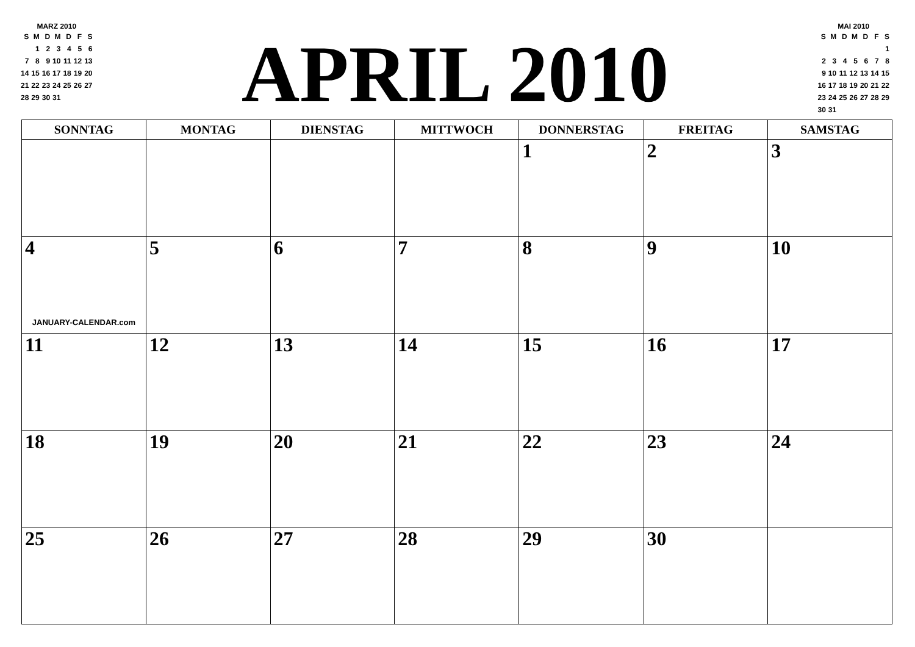MARZ 2010
| S | M | D | M | D | F | S |
| | 1 | 2 | 3 | 4 | 5 | 6 |
| 7 | 8 | 9 | 10 | 11 | 12 | 13 |
| 14 | 15 | 16 | 17 | 18 | 19 | 20 |
| 21 | 22 | 23 | 24 | 25 | 26 | 27 |
| 28 | 29 | 30 | 31 | | | |
APRIL 2010
MAI 2010
| S | M | D | M | D | F | S |
| | | | | | | 1 |
| 2 | 3 | 4 | 5 | 6 | 7 | 8 |
| 9 | 10 | 11 | 12 | 13 | 14 | 15 |
| 16 | 17 | 18 | 19 | 20 | 21 | 22 |
| 23 | 24 | 25 | 26 | 27 | 28 | 29 |
| 30 | 31 | | | | | |
| SONNTAG | MONTAG | DIENSTAG | MITTWOCH | DONNERSTAG | FREITAG | SAMSTAG |
| --- | --- | --- | --- | --- | --- | --- |
| | | | | 1 | 2 | 3 |
| 4 JANUARY-CALENDAR.com | 5 | 6 | 7 | 8 | 9 | 10 |
| 11 | 12 | 13 | 14 | 15 | 16 | 17 |
| 18 | 19 | 20 | 21 | 22 | 23 | 24 |
| 25 | 26 | 27 | 28 | 29 | 30 | |